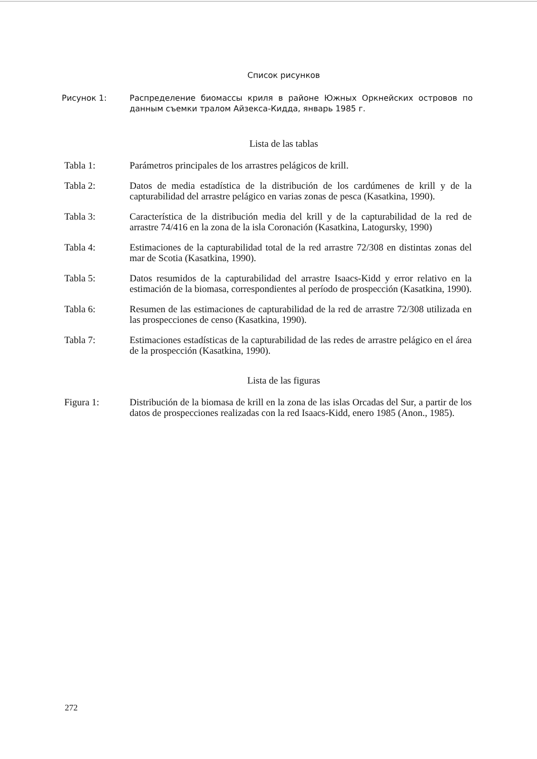Список рисунков
Рисунок 1: Распределение биомассы криля в районе Южных Оркнейских островов по данным съемки тралом Айзекса-Кидда, январь 1985 г.
Lista de las tablas
Tabla 1: Parámetros principales de los arrastres pelágicos de krill.
Tabla 2: Datos de media estadística de la distribución de los cardúmenes de krill y de la capturabilidad del arrastre pelágico en varias zonas de pesca (Kasatkina, 1990).
Tabla 3: Característica de la distribución media del krill y de la capturabilidad de la red de arrastre 74/416 en la zona de la isla Coronación (Kasatkina, Latogursky, 1990)
Tabla 4: Estimaciones de la capturabilidad total de la red arrastre 72/308 en distintas zonas del mar de Scotia (Kasatkina, 1990).
Tabla 5: Datos resumidos de la capturabilidad del arrastre Isaacs-Kidd y error relativo en la estimación de la biomasa, correspondientes al período de prospección (Kasatkina, 1990).
Tabla 6: Resumen de las estimaciones de capturabilidad de la red de arrastre 72/308 utilizada en las prospecciones de censo (Kasatkina, 1990).
Tabla 7: Estimaciones estadísticas de la capturabilidad de las redes de arrastre pelágico en el área de la prospección (Kasatkina, 1990).
Lista de las figuras
Figura 1: Distribución de la biomasa de krill en la zona de las islas Orcadas del Sur, a partir de los datos de prospecciones realizadas con la red Isaacs-Kidd, enero 1985 (Anon., 1985).
272